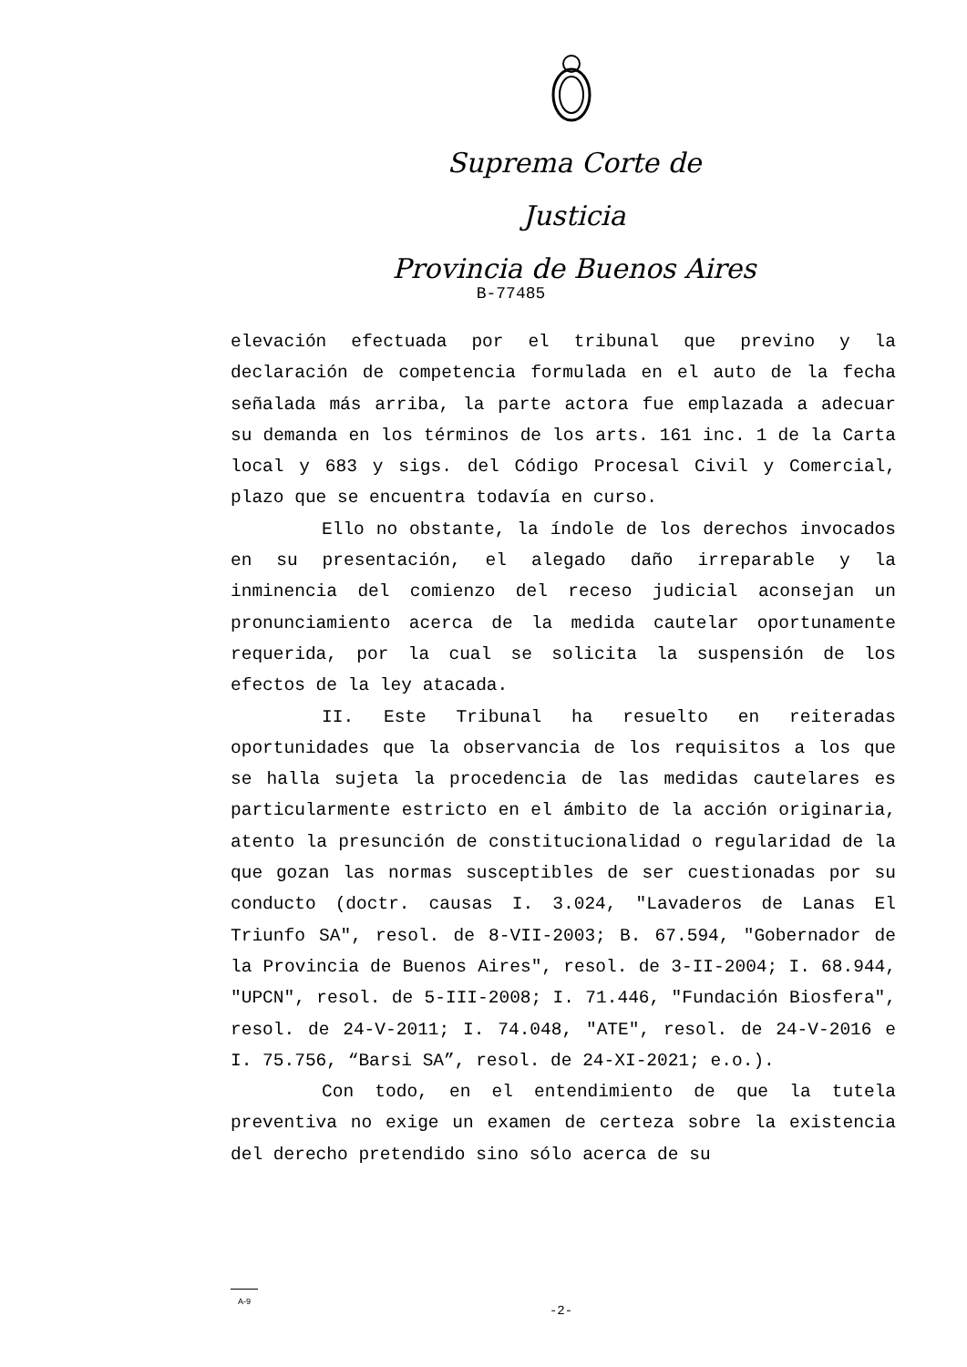Suprema Corte de Justicia
Provincia de Buenos Aires
B-77485
elevación efectuada por el tribunal que previno y la declaración de competencia formulada en el auto de la fecha señalada más arriba, la parte actora fue emplazada a adecuar su demanda en los términos de los arts. 161 inc. 1 de la Carta local y 683 y sigs. del Código Procesal Civil y Comercial, plazo que se encuentra todavía en curso.
Ello no obstante, la índole de los derechos invocados en su presentación, el alegado daño irreparable y la inminencia del comienzo del receso judicial aconsejan un pronunciamiento acerca de la medida cautelar oportunamente requerida, por la cual se solicita la suspensión de los efectos de la ley atacada.
II. Este Tribunal ha resuelto en reiteradas oportunidades que la observancia de los requisitos a los que se halla sujeta la procedencia de las medidas cautelares es particularmente estricto en el ámbito de la acción originaria, atento la presunción de constitucionalidad o regularidad de la que gozan las normas susceptibles de ser cuestionadas por su conducto (doctr. causas I. 3.024, "Lavaderos de Lanas El Triunfo SA", resol. de 8-VII-2003; B. 67.594, "Gobernador de la Provincia de Buenos Aires", resol. de 3-II-2004; I. 68.944, "UPCN", resol. de 5-III-2008; I. 71.446, "Fundación Biosfera", resol. de 24-V-2011; I. 74.048, "ATE", resol. de 24-V-2016 e I. 75.756, “Barsi SA”, resol. de 24-XI-2021; e.o.).
Con todo, en el entendimiento de que la tutela preventiva no exige un examen de certeza sobre la existencia del derecho pretendido sino sólo acerca de su
A-9
-2-